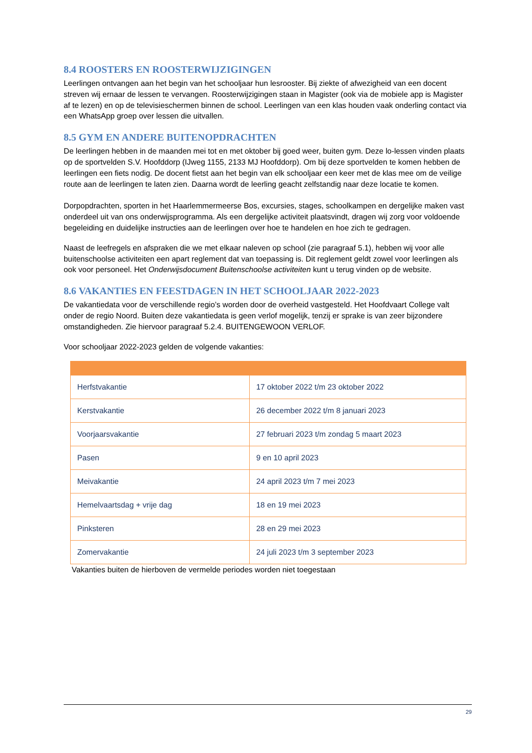8.4 ROOSTERS EN ROOSTERWIJZIGINGEN
Leerlingen ontvangen aan het begin van het schooljaar hun lesrooster. Bij ziekte of afwezigheid van een docent streven wij ernaar de lessen te vervangen. Roosterwijzigingen staan in Magister (ook via de mobiele app is Magister af te lezen) en op de televisieschermen binnen de school. Leerlingen van een klas houden vaak onderling contact via een WhatsApp groep over lessen die uitvallen.
8.5 GYM EN ANDERE BUITENOPDRACHTEN
De leerlingen hebben in de maanden mei tot en met oktober bij goed weer, buiten gym. Deze lo-lessen vinden plaats op de sportvelden S.V. Hoofddorp (IJweg 1155, 2133 MJ Hoofddorp). Om bij deze sportvelden te komen hebben de leerlingen een fiets nodig. De docent fietst aan het begin van elk schooljaar een keer met de klas mee om de veilige route aan de leerlingen te laten zien. Daarna wordt de leerling geacht zelfstandig naar deze locatie te komen.
Dorpopdrachten, sporten in het Haarlemmermeerse Bos, excursies, stages, schoolkampen en dergelijke maken vast onderdeel uit van ons onderwijsprogramma. Als een dergelijke activiteit plaatsvindt, dragen wij zorg voor voldoende begeleiding en duidelijke instructies aan de leerlingen over hoe te handelen en hoe zich te gedragen.
Naast de leefregels en afspraken die we met elkaar naleven op school (zie paragraaf 5.1), hebben wij voor alle buitenschoolse activiteiten een apart reglement dat van toepassing is. Dit reglement geldt zowel voor leerlingen als ook voor personeel. Het Onderwijsdocument Buitenschoolse activiteiten kunt u terug vinden op de website.
8.6 VAKANTIES EN FEESTDAGEN IN HET SCHOOLJAAR 2022-2023
De vakantiedata voor de verschillende regio’s worden door de overheid vastgesteld. Het Hoofdvaart College valt onder de regio Noord. Buiten deze vakantiedata is geen verlof mogelijk, tenzij er sprake is van zeer bijzondere omstandigheden. Zie hiervoor paragraaf 5.2.4. BUITENGEWOON VERLOF.
Voor schooljaar 2022-2023 gelden de volgende vakanties:
| Herfstvakantie | 17 oktober 2022 t/m 23 oktober 2022 |
| Kerstvakantie | 26 december 2022 t/m 8 januari 2023 |
| Voorjaarsvakantie | 27 februari 2023 t/m zondag 5 maart 2023 |
| Pasen | 9 en 10 april 2023 |
| Meivakantie | 24 april 2023 t/m 7 mei 2023 |
| Hemelvaartsdag + vrije dag | 18 en 19 mei 2023 |
| Pinksteren | 28 en 29 mei 2023 |
| Zomervakantie | 24 juli 2023 t/m 3 september 2023 |
Vakanties buiten de hierboven de vermelde periodes worden niet toegestaan
29